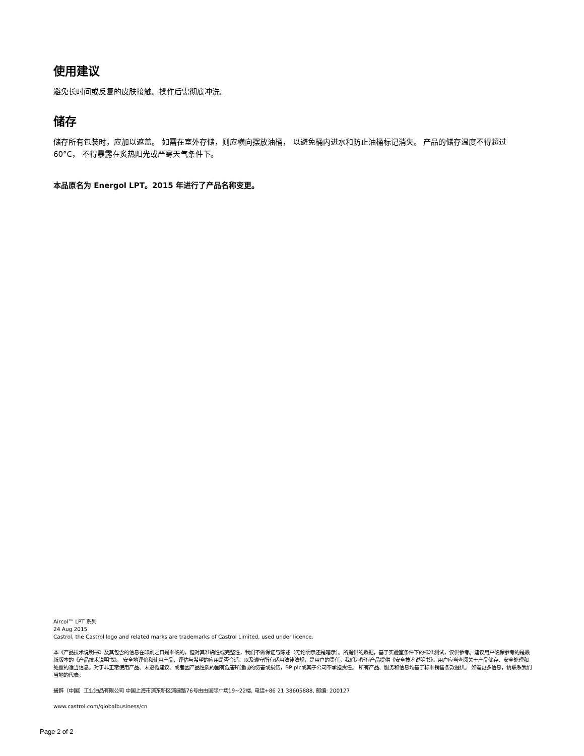使用建议
避免长时间或反复的皮肤接触。操作后需彻底冲洗。
储存
储存所有包装时，应加以遮盖。 如需在室外存储，则应横向摆放油桶， 以避免桶内进水和防止油桶标记消失。 产品的储存温度不得超过 60°C， 不得暴露在炙热阳光或严寒天气条件下。
本品原名为 Energol LPT。2015 年进行了产品名称变更。
Aircol™ LPT 系列
24 Aug 2015
Castrol, the Castrol logo and related marks are trademarks of Castrol Limited, used under licence.
本《产品技术说明书》及其包含的信息在印刷之日是准确的，但对其准确性或完整性，我们不做保证与陈述（无论明示还是暗示）。所提供的数据，基于实验室条件下的标准测试，仅供参考。建议用户确保参考的是最新版本的《产品技术说明书》。 安全地评价和使用产品、评估与希望的应用是否合适、以及遵守所有适用法律法规，是用户的责任。我们为所有产品提供《安全技术说明书》。用户应当查阅关于产品储存、安全处理和处置的适当信息。对于非正常使用产品、未遵循建议、或者因产品性质的固有危害所造成的伤害或损伤，BP plc或其子公司不承担责任。 所有产品、服务和信息均基于标准销售条款提供。 如需更多信息，请联系我们当地的代表。
碧辟（中国）工业油品有限公司 中国上海市浦东新区浦建路76号由由国际广场19~22楼, 电话+86 21 38605888, 邮编: 200127
www.castrol.com/globalbusiness/cn
Page 2 of 2